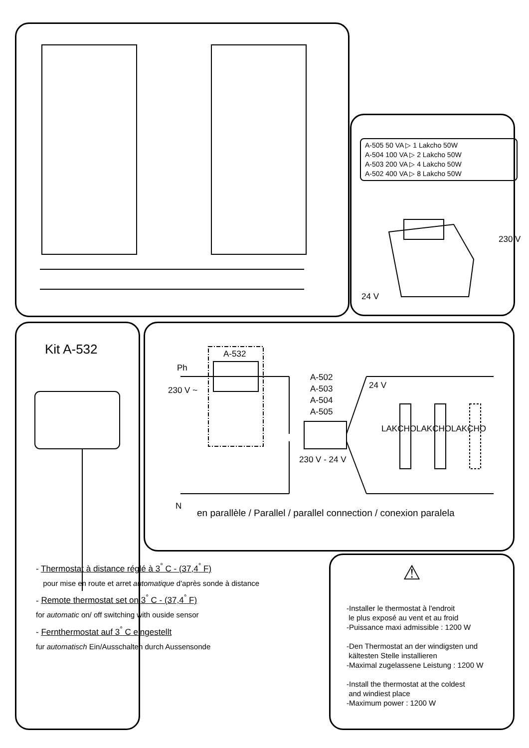A-505 50 VA ▷ 1 Lakcho 50W
A-504 100 VA ▷ 2 Lakcho 50W
A-503 200 VA ▷ 4 Lakcho 50W
A-502 400 VA ▷ 8 Lakcho 50W
230 V
24 V
Kit A-532 A-532
Ph
230 V ~
A-502
A-503
A-504
A-505
24 V
LAKCHO LAKCHO LAKCHO
230 V - 24 V
N
en parallèle / Parallel / parallel connection / conexion paralela
⚠
- Thermostat à distance réglé à 3<sup>°</sup> C - (37,4<sup>°</sup> F)
pour mise en route et arret automatique d'après sonde à distance
- Remote thermostat set on 3<sup>°</sup> C - (37,4<sup>°</sup> F)
for automatic on/ off switching with ouside sensor
- Fernthermostat auf 3<sup>°</sup> C eingestellt
fur automatisch Ein/Ausschalten durch Aussensonde
-Installer le thermostat à l'endroit
le plus exposé au vent et au froid
-Puissance maxi admissible : 1200 W
-Den Thermostat an der windigsten und
kältesten Stelle installieren
-Maximal zugelassene Leistung : 1200 W
-Install the thermostat at the coldest
and windiest place
-Maximum power : 1200 W